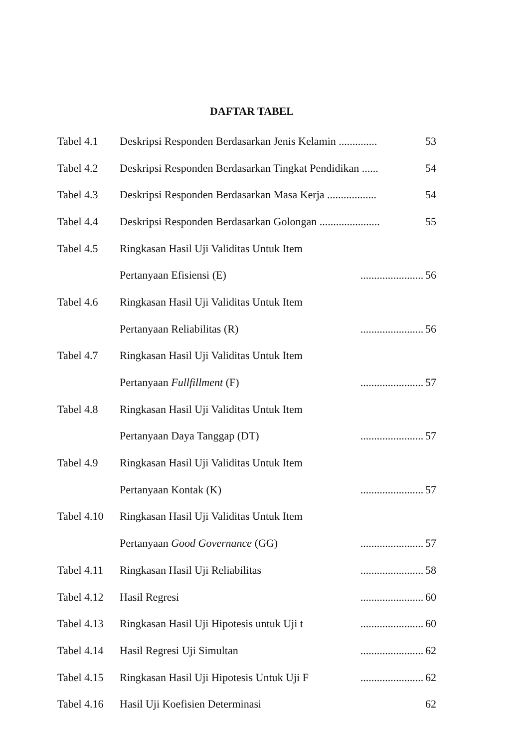DAFTAR TABEL
| Tabel 4.1 | Deskripsi Responden Berdasarkan Jenis Kelamin .............. | 53 |
| Tabel 4.2 | Deskripsi Responden Berdasarkan Tingkat Pendidikan ...... | 54 |
| Tabel 4.3 | Deskripsi Responden Berdasarkan Masa Kerja .................. | 54 |
| Tabel 4.4 | Deskripsi Responden Berdasarkan Golongan ...................... | 55 |
| Tabel 4.5 | Ringkasan Hasil Uji Validitas Untuk Item | |
| | Pertanyaan Efisiensi (E) ....................... | 56 |
| Tabel 4.6 | Ringkasan Hasil Uji Validitas Untuk Item | |
| | Pertanyaan Reliabilitas (R) ....................... | 56 |
| Tabel 4.7 | Ringkasan Hasil Uji Validitas Untuk Item | |
| | Pertanyaan Fullfillment (F) ....................... | 57 |
| Tabel 4.8 | Ringkasan Hasil Uji Validitas Untuk Item | |
| | Pertanyaan Daya Tanggap (DT) ....................... | 57 |
| Tabel 4.9 | Ringkasan Hasil Uji Validitas Untuk Item | |
| | Pertanyaan Kontak (K) ....................... | 57 |
| Tabel 4.10 | Ringkasan Hasil Uji Validitas Untuk Item | |
| | Pertanyaan Good Governance (GG) ....................... | 57 |
| Tabel 4.11 | Ringkasan Hasil Uji Reliabilitas ....................... | 58 |
| Tabel 4.12 | Hasil Regresi ....................... | 60 |
| Tabel 4.13 | Ringkasan Hasil Uji Hipotesis untuk Uji t ....................... | 60 |
| Tabel 4.14 | Hasil Regresi Uji Simultan ....................... | 62 |
| Tabel 4.15 | Ringkasan Hasil Uji Hipotesis Untuk Uji F ....................... | 62 |
| Tabel 4.16 | Hasil Uji Koefisien Determinasi | 62 |